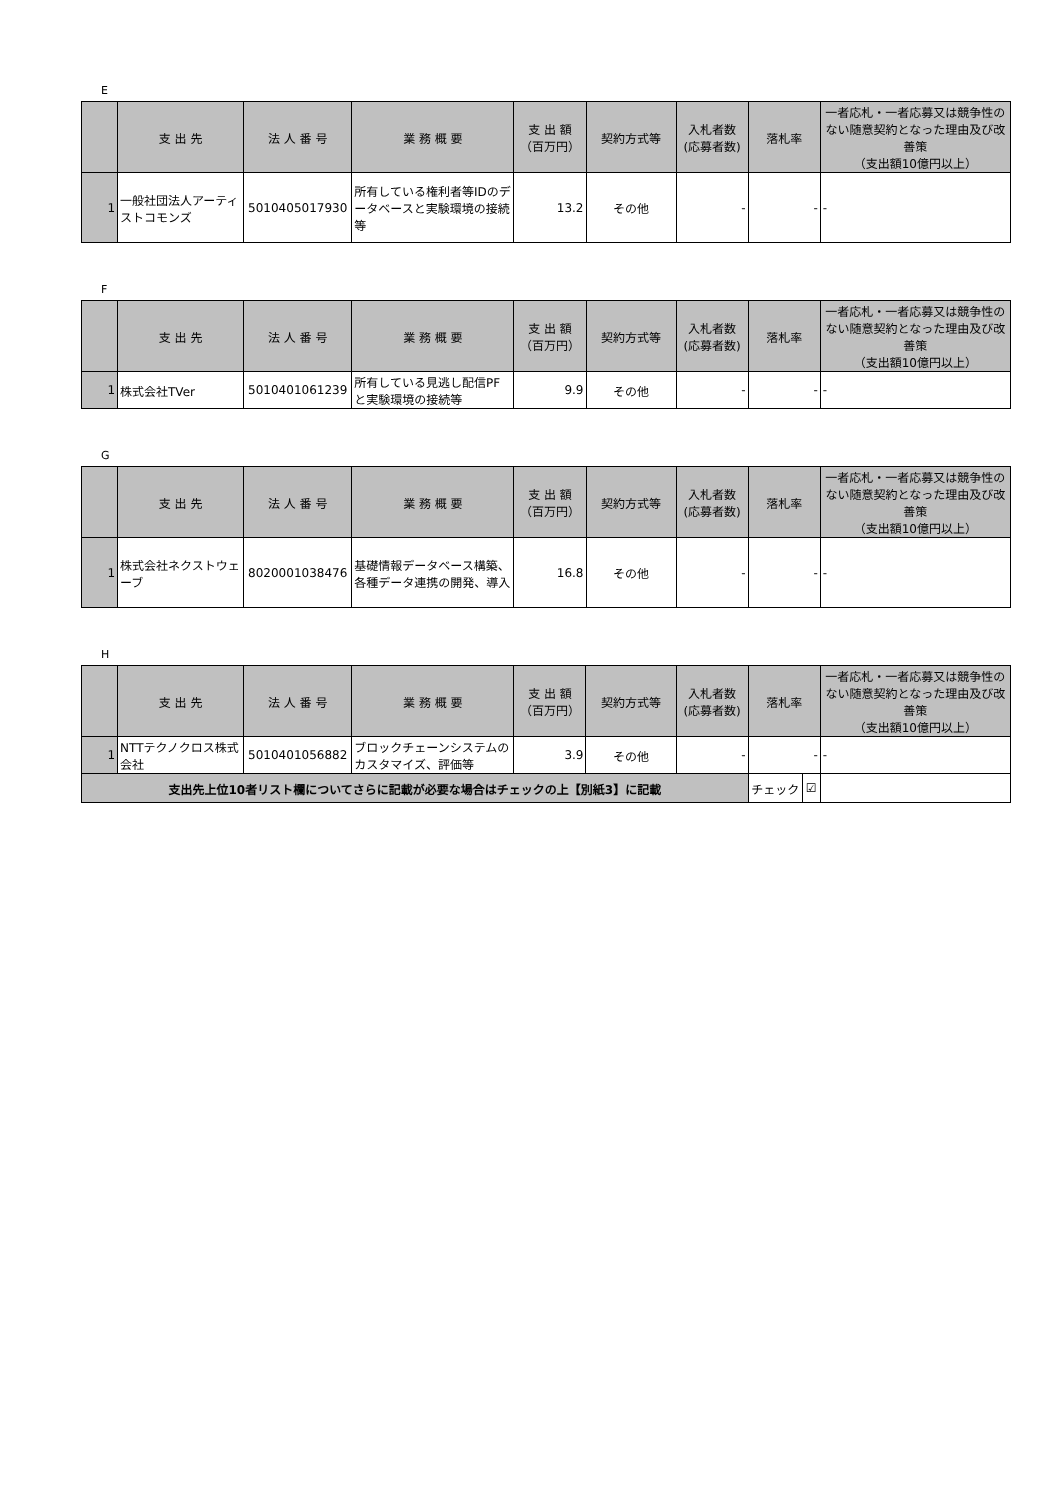E
| | 支 出 先 | 法 人 番 号 | 業 務 概 要 | 支 出 額 （百万円） | 契約方式等 | 入札者数 (応募者数) | 落札率 | 一者応札・一者応募又は競争性のない随意契約となった理由及び改善策 （支出額10億円以上） |
| --- | --- | --- | --- | --- | --- | --- | --- | --- |
| 1 | 一般社団法人アーティストコモンズ | 5010405017930 | 所有している権利者等IDのデータベースと実験環境の接続等 | 13.2 | その他 | - | - | - |
F
| | 支 出 先 | 法 人 番 号 | 業 務 概 要 | 支 出 額 （百万円） | 契約方式等 | 入札者数 (応募者数) | 落札率 | 一者応札・一者応募又は競争性のない随意契約となった理由及び改善策 （支出額10億円以上） |
| --- | --- | --- | --- | --- | --- | --- | --- | --- |
| 1 | 株式会社TVer | 5010401061239 | 所有している見逃し配信PFと実験環境の接続等 | 9.9 | その他 | - | - | - |
G
| | 支 出 先 | 法 人 番 号 | 業 務 概 要 | 支 出 額 （百万円） | 契約方式等 | 入札者数 (応募者数) | 落札率 | 一者応札・一者応募又は競争性のない随意契約となった理由及び改善策 （支出額10億円以上） |
| --- | --- | --- | --- | --- | --- | --- | --- | --- |
| 1 | 株式会社ネクストウェーブ | 8020001038476 | 基礎情報データベース構築、各種データ連携の開発、導入 | 16.8 | その他 | - | - | - |
H
| | 支 出 先 | 法 人 番 号 | 業 務 概 要 | 支 出 額 （百万円） | 契約方式等 | 入札者数 (応募者数) | 落札率 | | 一者応札・一者応募又は競争性のない随意契約となった理由及び改善策 （支出額10億円以上） |
| --- | --- | --- | --- | --- | --- | --- | --- | --- | --- |
| 1 | NTTテクノクロス株式会社 | 5010401056882 | ブロックチェーンシステムのカスタマイズ、評価等 | 3.9 | その他 | - | - | | - |
| 支出先上位10者リスト欄についてさらに記載が必要な場合はチェックの上【別紙3】に記載 | | | | | | | チェック | ☑ | |